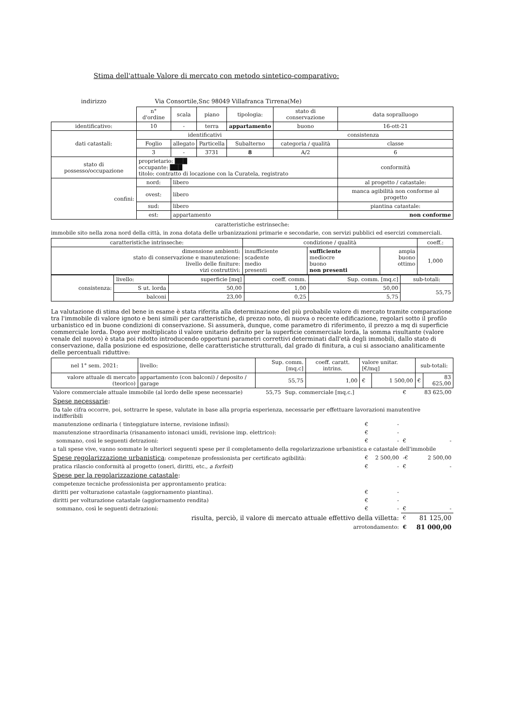Stima dell'attuale Valore di mercato con metodo sintetico-comparativo:
indirizzo Via Consortile,Snc 98049 Villafranca Tirrena(Me)
| | n° d'ordine | scala | piano | tipologia: | stato di conservazione | data sopralluogo |
| identificativo: | 10 | - | terra | appartamento | buono | 16-ott-21 |
| dati catastali: | identificativi | | | | consistenza | |
| | Foglio | allegato | Particella | Subalterno | categoria / qualità | classe |
| | 3 | - | 3731 | 8 | A/2 | 6 |
| stato di possesso/occupazione | proprietario: ███ occupante: ███ titolo: contratto di locazione con la Curatela, registrato | | | | | conformità |
| confini: | nord: | libero | | | | al progetto / catastale: |
| | ovest: | libero | | | | manca agibilità non conforme al progetto |
| | sud: | libero | | | | piantina catastale: |
| | est: | appartamento | | | | non conforme |
caratteristiche estrinseche:
immobile sito nella zona nord della città, in zona dotata delle urbanizzazioni primarie e secondarie, con servizi pubblici ed esercizi commerciali.
| caratteristiche intrinseche: | condizione / qualità | | | coeff.: |
| --- | --- | --- | --- | --- |
| dimensione ambienti: stato di conservazione e manutenzione: livello delle finiture: vizi costruttivi: | insufficiente scadente medio presenti | sufficiente mediocre buono non presenti | ampia buono ottimo | 1,000 |
| consistenza: | livello: | superficie [mq] | coeff. comm. | Sup. comm. [mq.c] | sub-totali: |
| | S ut. lorda | 50,00 | 1,00 | 50,00 | 55,75 |
| | balconi | 23,00 | 0,25 | 5,75 | |
La valutazione di stima del bene in esame è stata riferita alla determinazione del più probabile valore di mercato tramite comparazione tra l'immobile di valore ignoto e beni simili per caratteristiche, di prezzo noto, di nuova o recente edificazione, regolari sotto il profilo urbanistico ed in buone condizioni di conservazione. Si assumerà, dunque, come parametro di riferimento, il prezzo a mq di superficie commerciale lorda. Dopo aver moltiplicato il valore unitario definito per la superficie commerciale lorda, la somma risultante (valore venale del nuovo) è stata poi ridotto introducendo opportuni parametri correttivi determinati dall'età degli immobili, dallo stato di conservazione, dalla posizione ed esposizione, delle caratteristiche strutturali, dal grado di finitura, a cui si associano analiticamente delle percentuali riduttive:
| nel 1° sem. 2021: | livello: | Sup. comm. [mq.c] | coeff. caratt. intrins. | valore unitar. [€/mq] | | sub-totali: | |
| valore attuale di mercato (teorico) | appartamento (con balconi) / deposito / garage | 55,75 | 1,00 | € | 1 500,00 | € | 83 625,00 |
| Valore commerciale attuale immobile (al lordo delle spese necessarie) | 55,75 | Sup. commerciale [mq.c.] | | | € | 83 625,00 |
| Spese necessarie : | | | | | | |
| Da tale cifra occorre, poi, sottrarre le spese, valutate in base alla propria esperienza, necessarie per effettuare lavorazioni manutentive indifferibili | | | | | | |
| manutenzione ordinaria ( tinteggiature interne, revisione infissi): | | | € | - | | |
| manutenzione straordinaria (risanamento intonaci umidi, revisione imp. elettrico): | | | € | - | | |
| sommano, così le seguenti detrazioni: | | | € | - | € | - |
| a tali spese vive, vanno sommate le ulteriori seguenti spese per il completamento della regolarizzazione urbanistica e catastale dell'immobile | | | | | | |
| Spese regolarizzazione urbanistica : competenze professionista per certificato agibilità: | | | € | 2 500,00 | -€ | 2 500,00 |
| pratica rilascio conformità al progetto (oneri, diritti, etc., a forfeit ) | | | € | - | € | - |
| Spese per la regolarizzazione catastale : | | | | | | |
| competenze tecniche professionista per approntamento pratica: | | | | | | |
| diritti per volturazione catastale (aggiornamento piantina). | | | € | - | | |
| diritti per volturazione catastale (aggiornamento rendita) | | | € | - | | |
| sommano, così le seguenti detrazioni: | | | € | - | € | - |
| risulta, perciò, il valore di mercato attuale effettivo della villetta: | | | | | € | 81 125,00 |
| arrotondamento: | | | | | € | 81 000,00 |